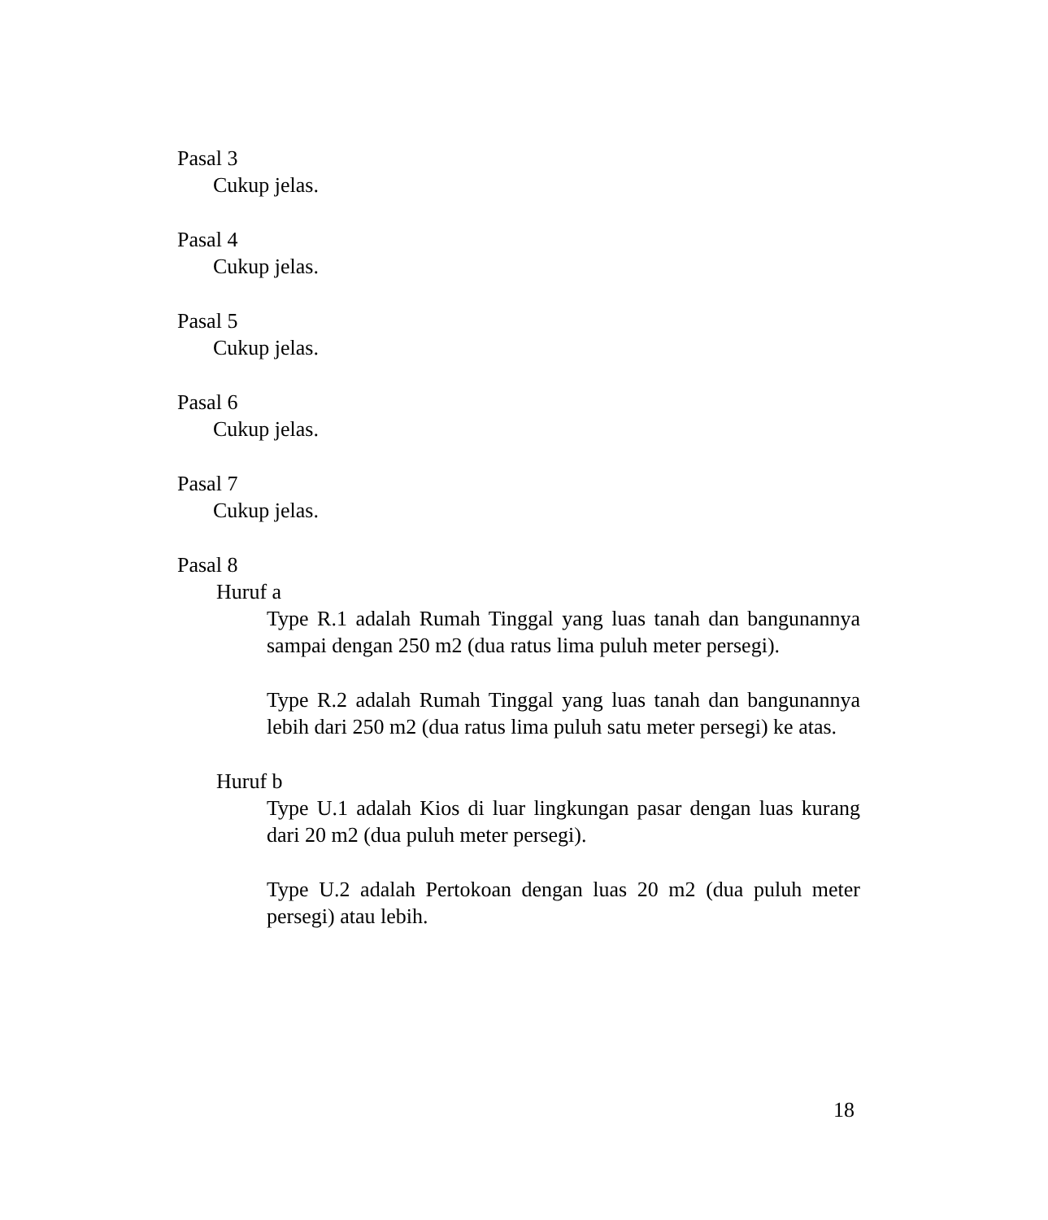Pasal 3
Cukup jelas.
Pasal 4
Cukup jelas.
Pasal 5
Cukup jelas.
Pasal 6
Cukup jelas.
Pasal 7
Cukup jelas.
Pasal 8
Huruf a
Type R.1 adalah Rumah Tinggal yang luas tanah dan bangunannya sampai dengan 250 m2 (dua ratus lima puluh meter persegi).
Type R.2 adalah Rumah Tinggal yang luas tanah dan bangunannya lebih dari 250 m2 (dua ratus lima puluh satu meter persegi) ke atas.
Huruf b
Type U.1 adalah Kios di luar lingkungan pasar dengan luas kurang dari 20 m2 (dua puluh meter persegi).
Type U.2 adalah Pertokoan dengan luas 20 m2 (dua puluh meter persegi) atau lebih.
18